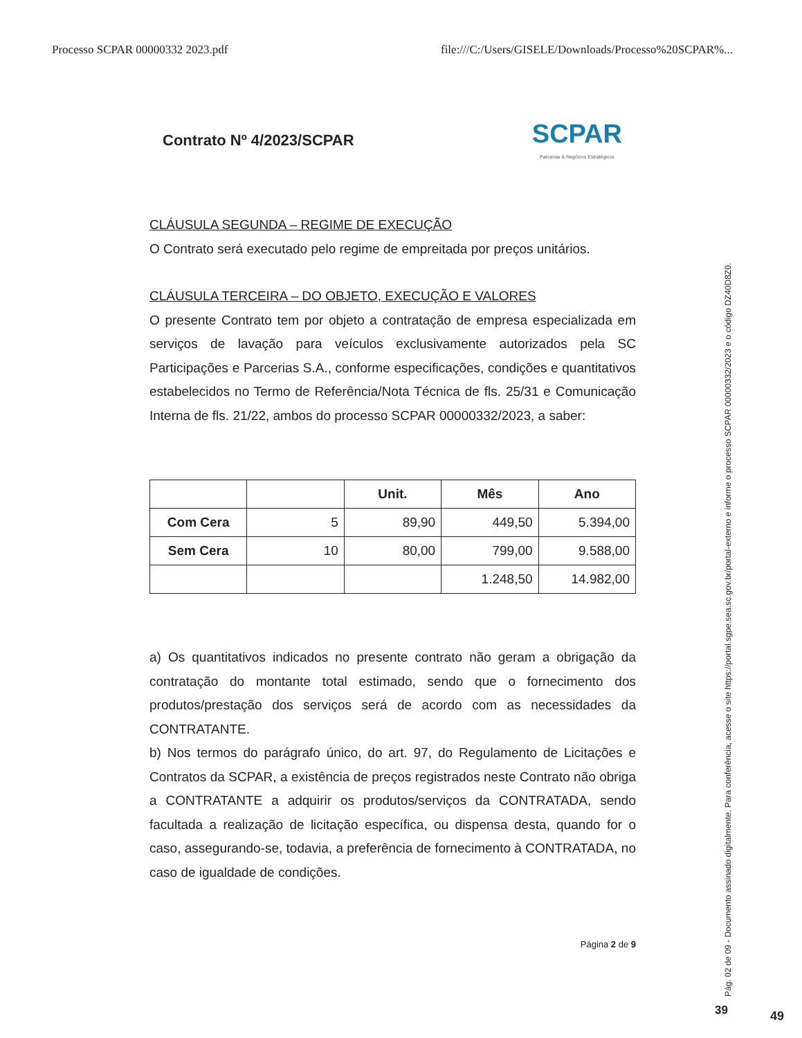Processo SCPAR 00000332 2023.pdf file:///C:/Users/GISELE/Downloads/Processo%20SCPAR%...
Contrato Nº 4/2023/SCPAR
SCPAR
Parcerias & Negócios Estratégicos
CLÁUSULA SEGUNDA – REGIME DE EXECUÇÃO
O Contrato será executado pelo regime de empreitada por preços unitários.
CLÁUSULA TERCEIRA – DO OBJETO, EXECUÇÃO E VALORES
O presente Contrato tem por objeto a contratação de empresa especializada em serviços de lavação para veículos exclusivamente autorizados pela SC Participações e Parcerias S.A., conforme especificações, condições e quantitativos estabelecidos no Termo de Referência/Nota Técnica de fls. 25/31 e Comunicação Interna de fls. 21/22, ambos do processo SCPAR 00000332/2023, a saber:
| | | Unit. | Mês | Ano |
| --- | --- | --- | --- | --- |
| Com Cera | 5 | 89,90 | 449,50 | 5.394,00 |
| Sem Cera | 10 | 80,00 | 799,00 | 9.588,00 |
| | | | 1.248,50 | 14.982,00 |
a) Os quantitativos indicados no presente contrato não geram a obrigação da contratação do montante total estimado, sendo que o fornecimento dos produtos/prestação dos serviços será de acordo com as necessidades da CONTRATANTE.
b) Nos termos do parágrafo único, do art. 97, do Regulamento de Licitações e Contratos da SCPAR, a existência de preços registrados neste Contrato não obriga a CONTRATANTE a adquirir os produtos/serviços da CONTRATADA, sendo facultada a realização de licitação específica, ou dispensa desta, quando for o caso, assegurando-se, todavia, a preferência de fornecimento à CONTRATADA, no caso de igualdade de condições.
Página 2 de 9
Pág. 02 de 09 - Documento assinado digitalmente. Para conferência, acesse o site https://portal.sgpe.sea.sc.gov.br/portal-externo e informe o processo SCPAR 00000332/2023 e o código DZ40D8Z0.
39 49